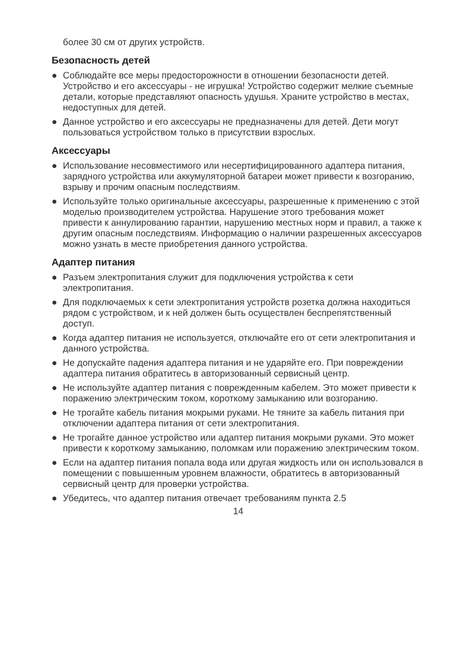более 30 см от других устройств.
Безопасность детей
● Соблюдайте все меры предосторожности в отношении безопасности детей. Устройство и его аксессуары - не игрушка! Устройство содержит мелкие съемные детали, которые представляют опасность удушья. Храните устройство в местах, недоступных для детей.
● Данное устройство и его аксессуары не предназначены для детей. Дети могут пользоваться устройством только в присутствии взрослых.
Аксессуары
● Использование несовместимого или несертифицированного адаптера питания, зарядного устройства или аккумуляторной батареи может привести к возгоранию, взрыву и прочим опасным последствиям.
● Используйте только оригинальные аксессуары, разрешенные к применению с этой моделью производителем устройства. Нарушение этого требования может привести к аннулированию гарантии, нарушению местных норм и правил, а также к другим опасным последствиям. Информацию о наличии разрешенных аксессуаров можно узнать в месте приобретения данного устройства.
Адаптер питания
● Разъем электропитания служит для подключения устройства к сети электропитания.
● Для подключаемых к сети электропитания устройств розетка должна находиться рядом с устройством, и к ней должен быть осуществлен беспрепятственный доступ.
● Когда адаптер питания не используется, отключайте его от сети электропитания и данного устройства.
● Не допускайте падения адаптера питания и не ударяйте его. При повреждении адаптера питания обратитесь в авторизованный сервисный центр.
● Не используйте адаптер питания с поврежденным кабелем. Это может привести к поражению электрическим током, короткому замыканию или возгоранию.
● Не трогайте кабель питания мокрыми руками. Не тяните за кабель питания при отключении адаптера питания от сети электропитания.
● Не трогайте данное устройство или адаптер питания мокрыми руками. Это может привести к короткому замыканию, поломкам или поражению электрическим током.
● Если на адаптер питания попала вода или другая жидкость или он использовался в помещении с повышенным уровнем влажности, обратитесь в авторизованный сервисный центр для проверки устройства.
● Убедитесь, что адаптер питания отвечает требованиям пункта 2.5
14